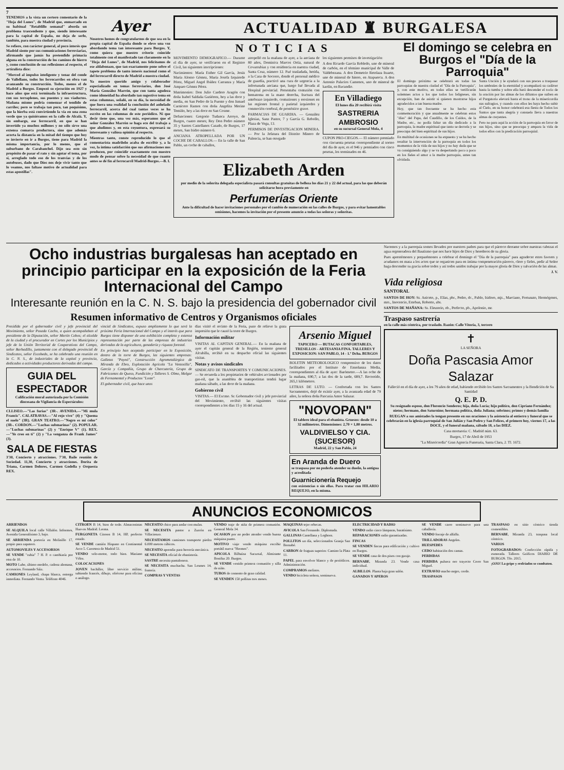7
TENEMOS a la vista un certero comentario de la "Hoja del Lunes", de Madrid que, enmarcado en su habitual "Retablillo semanal" aborda un problema trascendente y que, siendo interesante para la capital de España, no deja de serlo, también, para nuestra ciudad y provincia.
Se refiere, con carácter general, al poco interés que Madrid siente por sus comunicaciones ferroviarias, afirmando que jamás ha pretendido primacía alguna en la construcción de los caminos de hierro y, como conclusión de sus reflexiones al respecto, el articulista dice:
"Merced al impulso inteligente y tenaz del conde de Vallellano, todos los ferrocarriles en obra van avanzando su construcción. Todos, menos el de Madrid a Burgos. Empezó su ejecución en 1927 y hace años que está terminada la infraestructura, con sus terraplenes, sus puentes y sus viaductos. Mañana mismo podría comenzar el tendido de carriles; pero se trabaja tan poco, tan poquísimo, que la hierba está convirtiendo la vía en una zona verde que ya quisiéramos en la calle de Alcalá. Y, sin embargo, ese ferrocarril, en que se han invertido ya muchos millones y no sólo sirve una extensa comarca productora, sino que además acorta la distancia en la mitad del tiempo que hoy se invierte en ir a Burgos, tiene para Madrid la misma importancia, por lo menos, que el suburbano de Carabanchel. Dijo sea esto sin propósito de pasar el rato y sin agotar el tema, por sí, arreglado todo eso de los tranvías y de los autobuses, dado que Dios nos deje vivir tanto que lo veamos, nos faltase motivo de actualidad para estas apostillas".
Ayer
Nosotros hemos de congratularnos de que sea en la propia capital de España donde se eleve una voz abordando tema tan interesante para Burgos. Y, como quiera que nuestro criterio coincide totalmente con el manifestado tan claramente en la "Hoja del Lunes", de Madrid, nos felicitamos de ese aldabonazo, que tan exactamente pone sobre el tapete problema de tanto interés nacional como el del ferrocarril directo de Madrid a nuestra ciudad.
Ya nuestro querido amigo y colaborador especializado en temas ferroviarios, don José María González Marrón, que con tanta agudeza como idoneidad ha abordado tan sugestivo tema en estas columnas, señaló, en su día, la necesidad de que fuera una realidad la conclusión del anhelado ferrocarril, acerca del cual tantas veces se ha escrito en las columnas de este periódico. Ni que decir tiene que, una vez más, esperamos que el señor González Marrón se haga eco del trabajo a que aludimos y, en esta coyuntura, expresará su interesante y valiosa opinión al respecto.
Mientras tanto, conste reproducido lo que el comentarista madrileño acaba de escribir y, a la vez, la íntima satisfacción que sus afirmaciones nos producen, por coincidir exactamente con nuestro modo de pensar sobre la necesidad de que cuanto antes se dé fin al ferrocarril Madrid-Burgos.—B. I.
ACTUALIDAD ♜ BURGALESA
NOTICIAS
MOVIMIENTO DEMOGRAFICO.— Durante el día de ayer, se verificaron en el Registro Civil, las siguientes inscripciones:
Nacimientos: María Esther Gil García, Jesús María Alonso Gómez, María Josefa Izquierdo Pérez, Miguel Angel Ibáñez Carranza y María Amparo Gómez Pérez.
Matrimonios: Don Julio Cardero Aragón con doña Isabel Saldaña Gutiérrez, hoy a las doce y media, en San Pedro de la Fuente y don Ismael Carnicero Ramos con doña Angelita Merino Temiño, hoy a las doce en San Cosme.
Defunciones: Gregorio Tudanca Arroyo, de Burgos, cuatro meses; Rey Don Pedro número 35 y Santos Castellanos Casado, de Burgos, 17 meses, San Isidro número 6.
ANCIANA ATROPELLADA POR UN COCHE DE CABALLOS.— En la calle de San Pablo, un coche de caballos,
atropelló en la mañana de ayer, a la anciana de 80 años, Dominica Marcos Ortiz, natural de Covarrubias y con residencia en nuestra ciudad, Santa Cruz, número 12. Fué trasladada, herida, a la Casa de Socorro, donde el personal médico de guardia, practicó una cura de urgencia a la infortunada anciana que, luego fué llevada al Hospital provincial. Presentaba contusión con hematoma en la mano derecha, fractura del antebrazo izquierdo, contusiones y erosiones en las regiones frontal y parietal izquierdos y conmoción cerebral, de pronóstico grave.
FARMACIAS DE GUARDIA. — González Iglesias, Sanz Pastor, 7 y García G. Rebollo, Plaza de Vega, 13.
PERMISOS DE INVESTIGACION MINERA.— Por la Jefatura del Distrito Minero de Palencia, se han otorgado
los siguientes permisos de investigación:
A don Ricardo García Robledo, uno de mineral de carbón, en el término municipal de Valle de Valdebezana. A don Demetrio Retolaza Ituarte, uno de mineral de hierro, en Atapuerca. A don Antonio Palacios Camenos, uno de mineral de kaolín, en Rucandio.
En Villadiego
El lunes día 20 recibirá visita
SASTRERIA AMBROSIO
en su sucursal General Mola, 4
CUPON PRO-CIEGOS.— El número premiado con cincuenta pesetas correspondiente al sorteo del día de ayer, es el 946 y premiados con cinco pesetas, los terminados en 46.
Elizabeth Arden
por medio de la señorita delegada especialista pasará consultas gratuitas de belleza los días 21 y 22 del actual, para las que deberán solicitarse hora previamente en
Perfumerías Oriente
Ante la dificultad de hacer invitaciones personales por el cambio de numeración en las calles de Burgos, y para evitar lamentables omisiones, hacemos la invitación por el presente anuncio a todas las señoras y señoritas.
El domingo se celebra en Burgos el "Día de la Parroquia"
El domingo próximo se celebrará en todas las parroquias de nuestra ciudad el "Día de la Parroquia", y, con este motivo, en todas ellas se verificarán solemnes actos a los que todos los feligreses, sin excepción, han de asistir si quieren mostrarse hijos agradecidos a tan buena madre.
Hoy, que tan frecuente se ha hecho esta conmemoración y que anualmente se celebran estos "días" del Papa, del Caudillo, de los Caídos, de la Madre, etc., no podía faltar un día dedicado a la parroquia, la madre espiritual que tanto se desvela y se preocupa del bien espiritual de sus hijos.
En multitud de ocasiones se ha expuesto y se ha hecho resaltar la intervención de la parroquia en todos los momentos de la vida de sus hijos y no hay duda que se va consiguiendo algo y se va despertando poco a poco en los fieles el amor a la madre parroquia, antes tan olvidada.
Santa Unción y le ayudará con sus preces a traspasar los umbrales de la eternidad y acompañará su cadáver hasta la tumba y sobre ella hará descender el rocío de la oración por las almas de los difuntos que sufren en el Purgatorio elevará hasta el trono de la misericordia sus sufragios, y cuando con ellos les haya hecho subir al Cielo, en su honor celebrará esa fiesta de Todos los Santos que tanta alegría y consuelo lleva a nuestras almas de creyentes.
Pero no para aquí la acción de la parroquia en favor de sus hijos, sino que se preocupa y ampara la vida de todos ellos con la predicación parroquial.
Ocho industrias burgalesas han aceptado en principio participar en la exposición de la Feria Internacional del Campo
Interesante reunión en la C. N. S. bajo la presidencia del gobernador civil
Resumen informativo de Centros y Organismos oficiales
Presidida por el gobernador civil y jefe provincial del Movimiento, señor Posada Cacho, a quien acompañaban el presidente de la Diputación, señor Martín Cobos; el alcalde de la ciudad y el procurador en Cortes por los Municipios y jefe de la Unión Territorial de Cooperativas del Campo, señor Barbadillo, juntamente con el delegado provincial de Sindicatos, señor Escobedo, se ha celebrado una reunión en la C. N. S., de industriales de la capital y provincia, dedicados a actividades productoras derivadas del campo.
GUIA DEL ESPECTADOR
Calificación moral autorizada por la Comisión diocesana de Vigilancia de Espectáculos:
CLLISEO.—"Las furias" (3R-. AVENIDA.—"Mi mula Francis". CALATRAVAS.—"Al rojo vivo" (4) y "Quema el suelo" (3R). GRAN TEATRO.—"Negro es mi color" (3R-. CORDON.—"Luchas submarinas" (2). POPULAR.—"Luchas submarinas" (2) y "Enrique V" (1). REX.—"Yo creo en ti" (2) y "La venganza de Frank James" (3).
SALA DE FIESTAS
3'30, Concierto y atracciones. 7'30, Baile reunión de Sociedad. 11,30, Concierto y atracciones. Dorita de Triana, Carmen Dolores, Carmen Godella y Orquesta REX.
vincial de Sindicatos, expuso ampliamente lo que será la próxima Feria Internacional del Campo y el interés que para Burgos tiene disponer de una exhibición completa y extensa representación por parte de las empresas de industrias derivadas de la agricultura, ganadería y riqueza forestal.
En principio han aceptado participar en la Exposición, dentro de la torre de Burgos, las siguientes empresas: Galletas "Paynó", Construcción Agrometalúrgica de Miranda de Ebro, Explotación Agrícola "La Ventosilla", García y Compañía, Grupo de Charcutería, Grupo de Fabricantes de Queso, Fundición y Talleres S. Olmo, Melgar de Fernamental y Productos "Loste".
El gobernador civil, que hace unos
días visitó el recinto de la Feria, puso de relieve la grata impresión que le causó la torre de Burgos.
Información militar
VISITAS AL CAPITAN GENERAL.— En la mañana de ayer el capitán general de la Región, teniente general Alcubilla, recibió en su despacho oficial las siguientes visitas.
Notas y avisos sindicales
SINDICATO DE TRANSPORTES Y COMUNICACIONES.— Se recuerda a los propietarios de vehículos accionados por gas-oil, que la asamblea de transportistas tendrá lugar mañana sábado, a las doce de la mañana.
Gobierno civil
VISITAS.— El Excmo. Sr. Gobernador civil y jefe provincial del Movimiento, recibió las siguientes visitas correspondientes a los días 15 y 16 del actual.
Arsenio Miguel
TAPICERO — BUTACAS CONFORTABLES, TRESILLOS - ARTESANIA FINA. TALLERES Y EXPOSICION: SAN PABLO, 14 - 1.º Dcha. BURGOS
BOLETIN METEOROLOGICO comprensivo de los datos facilitados por el Instituto de Enseñanza Media, correspondientes al día de ayer: Barómetro.—A las ocho de la mañana, 690,7; a las dos de la tarde, 689,7. Recorrido, 265,1 kilómetros.
LETRAS DE LUTO. — Confortada con los Santos Sacramentos, dejó de existir ayer, a la avanzada edad de 79 años, la señora doña Pascasia Amor Salazar.
"NOVOPAN"
El tablero ideal para el ebanista. Gruesos: desde 10 a 32 milímetros. Dimensiones: 2,70 × 1,80 metros.
VALDIVIELSO Y CIA. (SUCESOR)
Madrid, 22 y San Pablo, 24
En Aranda de Duero
se traspasa por no poderla atender su dueño, la antigua y acreditada
Guarnicionería Requejo
con existencias o sin ellas. Para tratar con HILARIO REQUEJO, en la misma.
Nacemos y a la parroquia somos llevados por nuestros padres para que el párroco derrame sobre nuestras cabezas el agua regeneradora del Bautismo que nos hace hijos de Dios y herederos de su gloria.
Pues aprestémonos y preparémonos a celebrar el domingo el "Día de la parroquia" para agradecer estos favores y acudamos en masa a los actos que se organicen para en íntima compenetración párroco, clero y fieles, pedir al Señor haga descender su gracia sobre todos y así todos unidos trabajar por la mayor gloria de Dios y salvación de las almas.
J. V.
Vida religiosa
SANTORAL
SANTOS DE HOY: Ss. Aniceto, p., Elías, pbr., Pedro, dc., Pablo, Isidoro, mjs., Marciano, Fortunato, Hermógenes, mrs., Inocencio, Esteban, Roberto, abs.
SANTOS DE MAÑANA: Ss. Eleuterio, ob., Perfecto, pb., Apolonio, mr.
Traspaso sastrería
en la calle más céntrica, por traslado. Razón: Calle Vitoria, 3, tercero
✝
LA SEÑORA
Doña Pascasia Amor Salazar
Falleció en el día de ayer, a los 79 años de edad, habiendo recibido los Santos Sacramentos y la Bendición de Su Santidad
Q. E. P. D.
Su resignado esposo, don Florencio Senderos; hija, doña Lucía; hijo político, don Cipriano Fernández; nietos; hermano, don Saturnino; hermana política, doña Juliana; sobrinos; primos y demás familia
RUEGAN a sus amistades la tengan presente en sus oraciones y la asistencia al entierro y funeral que se celebrarán en la iglesia parroquial de San Julián y San Pedro y San Felices, el primero hoy, viernes 17, a las DOCE, y el funeral mañana, sábado 18, a las DIEZ.
Casa mortuoria: C. Madrid núm. 63.
Burgos, 17 de Abril de 1953
"La Misericordia" Gran Agencia Funeraria, Santa Clara, 2. Tl. 1672.
ANUNCIOS ECONOMICOS
ARRIENDOS
SE ALQUILA local calle Villalón. Informes, Avenida Generalísimo 3, bajo.
SE ARRIENDA portería en Molinillo 17, propio para zapatero.
AUTOMOVILES Y ACCESORIOS
SE VENDE "rubia" 7 H. P. o cambiaría por otra de 10.
MOTO Lube, último modelo, cadena alemana, accesorios. Fernando Sáiz.
CAMIONES Leyland, chapa blanca, entrega inmediata. Fernando Venta. Teléfono 4046.
CITROEN B 14, bien de todo. Almacenistas Huevos Madrid. Lerma.
FURGONETA Citroen B 14, HP, perfecto estado.
SE VENDE camión Hispano en Continental Arco 5. Carretera de Madrid 51.
VENDO velo-motor, todo bien. Mariano Vélez.
COLOCACIONES
JOVEN bachiller, libre servicio militar, sabiendo francés, dibujo, ofrécese para oficina o análogo.
NECESITO chico para andar con mulas.
SE NECESITA pastor a Zurrón en Villacienzo.
NECESITAMOS camiones transporte piedra 6.000 metros cúbicos.
NECESITO aprendiz para herrería mecánica.
SE NECESITA oficial de ebanistería.
SASTRE necesita pantalonera.
SE NECESITA muchacha. San Lesmes 14, frutería.
COMPRAS Y VENTAS
VENDO traje de niña de primera comunión. General Mola 34.
OCASION por no poder atender vendo buena máquina punto.
MOTIVO viaje vendo máquina escribir portátil nueva "Hermes".
APICOLA Bilbaína Sucursal, Almirante Bonifaz 20. Burgos.
SE VENDE vestido primera comunión y silla de niño.
TUBOS de cemento de gran calidad.
SE VENDEN 150 pollitas tres meses.
MAQUINAS tejer rebecas.
AVICOLA San Fernando. Diplomada.
GALLINAS Castellana y Leghorn.
POLLITOS un día, seleccionados Granja San Bernabé.
CARBON de fraguas superior. Camino la Plata 11.
PAPEL para envolver blanco y de periódicos. Administración.
COMPRAMOS molinos.
VENDO bicicleta señora, seminueva.
ELECTRICIDAD Y RADIO
VENDO radio cinco lámparas, baratísimo.
REPARACIONES radio garantizadas.
FINCAS
SE VENDEN fincas para edificación y cultivo en Burgos.
SE VENDE casa de dos pisos con garaje.
BERNABE, Miranda 23. Vende casa individual.
ALBILLOS. Planta baja gran salón.
GANADOS Y APEROS
SE VENDE carro seminuevo para una caballería.
VENDO forraje de alfalfa.
TRILLADORAS Angeles.
HUESPEDES
CEDO habitación dos camas.
PERDIDAS
PERDIDA pulsera oro trayecto Cerro San Miguel.
EXTRAVIO macho negro, cerdo.
TRASPASOS
TRASPASO en sitio céntrico tienda comestibles.
BERNABE, Miranda 23, traspasa local céntrico.
VARIOS
FOTOGRABADOS: Confección rápida y esmerada. Talleres Gráficos DIARIO DE BURGOS. Tfo. 2015.
¡OJO! La gripe y resfriados se combaten.